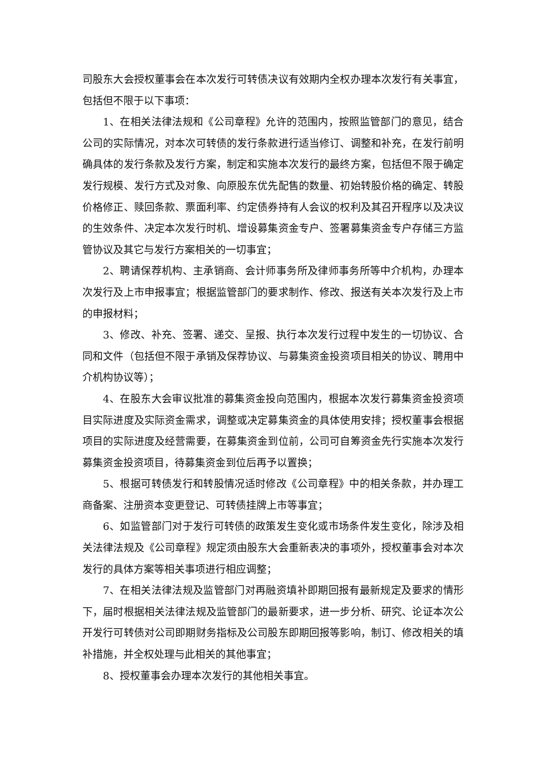司股东大会授权董事会在本次发行可转债决议有效期内全权办理本次发行有关事宜，包括但不限于以下事项：
1、在相关法律法规和《公司章程》允许的范围内，按照监管部门的意见，结合公司的实际情况，对本次可转债的发行条款进行适当修订、调整和补充，在发行前明确具体的发行条款及发行方案，制定和实施本次发行的最终方案，包括但不限于确定发行规模、发行方式及对象、向原股东优先配售的数量、初始转股价格的确定、转股价格修正、赎回条款、票面利率、约定债券持有人会议的权利及其召开程序以及决议的生效条件、决定本次发行时机、增设募集资金专户、签署募集资金专户存储三方监管协议及其它与发行方案相关的一切事宜；
2、聘请保荐机构、主承销商、会计师事务所及律师事务所等中介机构，办理本次发行及上市申报事宜；根据监管部门的要求制作、修改、报送有关本次发行及上市的申报材料；
3、修改、补充、签署、递交、呈报、执行本次发行过程中发生的一切协议、合同和文件（包括但不限于承销及保荐协议、与募集资金投资项目相关的协议、聘用中介机构协议等）；
4、在股东大会审议批准的募集资金投向范围内，根据本次发行募集资金投资项目实际进度及实际资金需求，调整或决定募集资金的具体使用安排；授权董事会根据项目的实际进度及经营需要，在募集资金到位前，公司可自筹资金先行实施本次发行募集资金投资项目，待募集资金到位后再予以置换；
5、根据可转债发行和转股情况适时修改《公司章程》中的相关条款，并办理工商备案、注册资本变更登记、可转债挂牌上市等事宜；
6、如监管部门对于发行可转债的政策发生变化或市场条件发生变化，除涉及相关法律法规及《公司章程》规定须由股东大会重新表决的事项外，授权董事会对本次发行的具体方案等相关事项进行相应调整；
7、在相关法律法规及监管部门对再融资填补即期回报有最新规定及要求的情形下，届时根据相关法律法规及监管部门的最新要求，进一步分析、研究、论证本次公开发行可转债对公司即期财务指标及公司股东即期回报等影响，制订、修改相关的填补措施，并全权处理与此相关的其他事宜；
8、授权董事会办理本次发行的其他相关事宜。